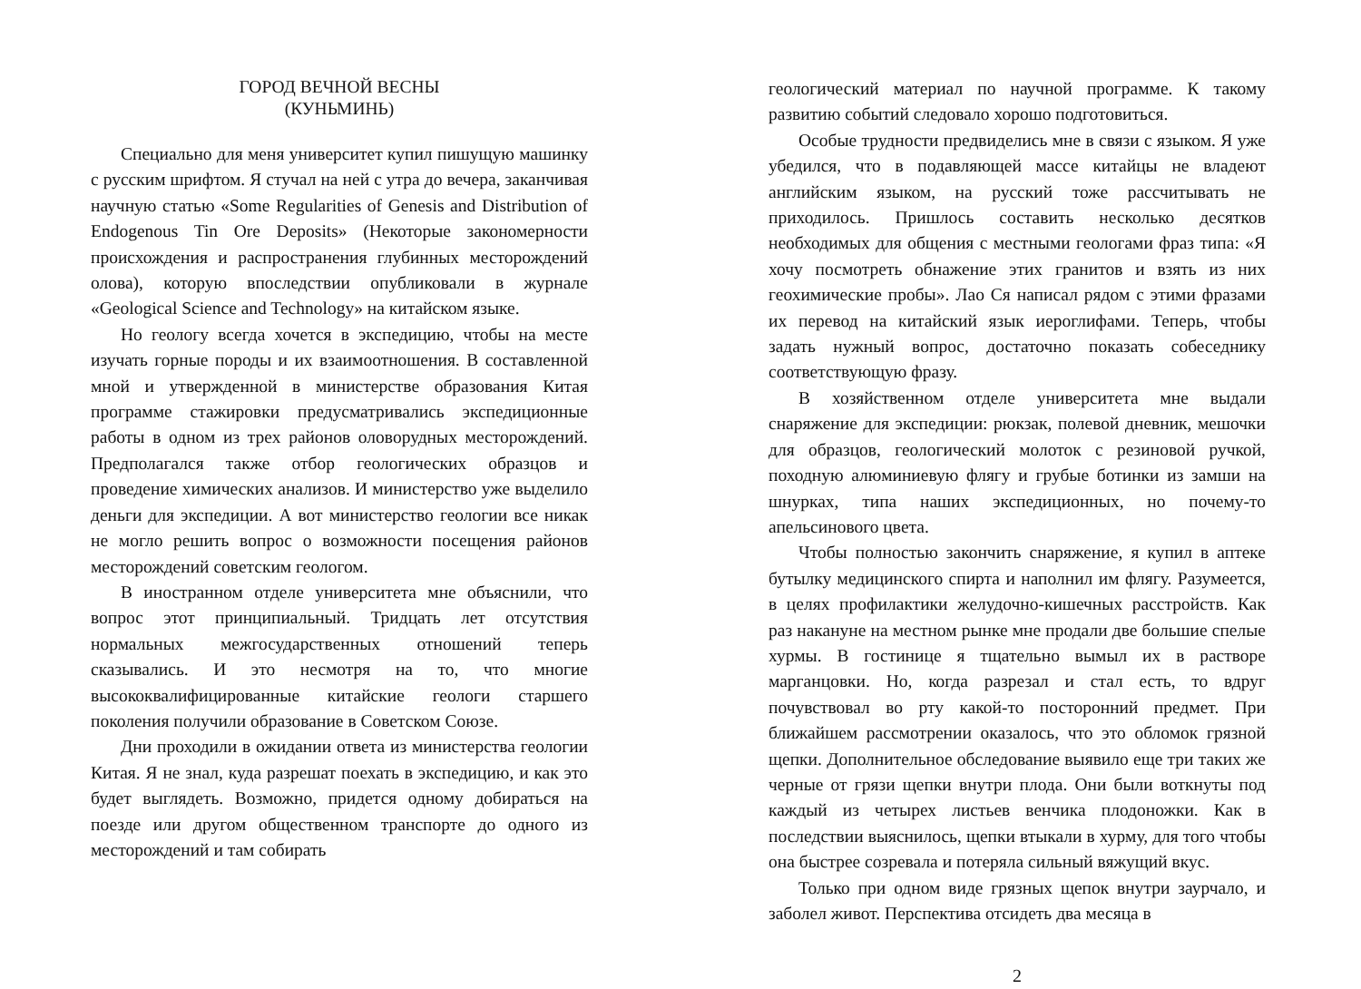ГОРОД ВЕЧНОЙ ВЕСНЫ
(КУНЬМИНЬ)
Специально для меня университет купил пишущую машинку с русским шрифтом. Я стучал на ней с утра до вечера, заканчивая научную статью «Some Regularities of Genesis and Distribution of Endogenous Tin Ore Deposits» (Некоторые закономерности происхождения и распространения глубинных месторождений олова), которую впоследствии опубликовали в журнале «Geological Science and Technology» на китайском языке.
Но геологу всегда хочется в экспедицию, чтобы на месте изучать горные породы и их взаимоотношения. В составленной мной и утвержденной в министерстве образования Китая программе стажировки предусматривались экспедиционные работы в одном из трех районов оловорудных месторождений. Предполагался также отбор геологических образцов и проведение химических анализов. И министерство уже выделило деньги для экспедиции. А вот министерство геологии все никак не могло решить вопрос о возможности посещения районов месторождений советским геологом.
В иностранном отделе университета мне объяснили, что вопрос этот принципиальный. Тридцать лет отсутствия нормальных межгосударственных отношений теперь сказывались. И это несмотря на то, что многие высококвалифицированные китайские геологи старшего поколения получили образование в Советском Союзе.
Дни проходили в ожидании ответа из министерства геологии Китая. Я не знал, куда разрешат поехать в экспедицию, и как это будет выглядеть. Возможно, придется одному добираться на поезде или другом общественном транспорте до одного из месторождений и там собирать
геологический материал по научной программе. К такому развитию событий следовало хорошо подготовиться.
Особые трудности предвиделись мне в связи с языком. Я уже убедился, что в подавляющей массе китайцы не владеют английским языком, на русский тоже рассчитывать не приходилось. Пришлось составить несколько десятков необходимых для общения с местными геологами фраз типа: «Я хочу посмотреть обнажение этих гранитов и взять из них геохимические пробы». Лао Ся написал рядом с этими фразами их перевод на китайский язык иероглифами. Теперь, чтобы задать нужный вопрос, достаточно показать собеседнику соответствующую фразу.
В хозяйственном отделе университета мне выдали снаряжение для экспедиции: рюкзак, полевой дневник, мешочки для образцов, геологический молоток с резиновой ручкой, походную алюминиевую флягу и грубые ботинки из замши на шнурках, типа наших экспедиционных, но почему-то апельсинового цвета.
Чтобы полностью закончить снаряжение, я купил в аптеке бутылку медицинского спирта и наполнил им флягу. Разумеется, в целях профилактики желудочно-кишечных расстройств. Как раз накануне на местном рынке мне продали две большие спелые хурмы. В гостинице я тщательно вымыл их в растворе марганцовки. Но, когда разрезал и стал есть, то вдруг почувствовал во рту какой-то посторонний предмет. При ближайшем рассмотрении оказалось, что это обломок грязной щепки. Дополнительное обследование выявило еще три таких же черные от грязи щепки внутри плода. Они были воткнуты под каждый из четырех листьев венчика плодоножки. Как в последствии выяснилось, щепки втыкали в хурму, для того чтобы она быстрее созревала и потеряла сильный вяжущий вкус.
Только при одном виде грязных щепок внутри заурчало, и заболел живот. Перспектива отсидеть два месяца в
2